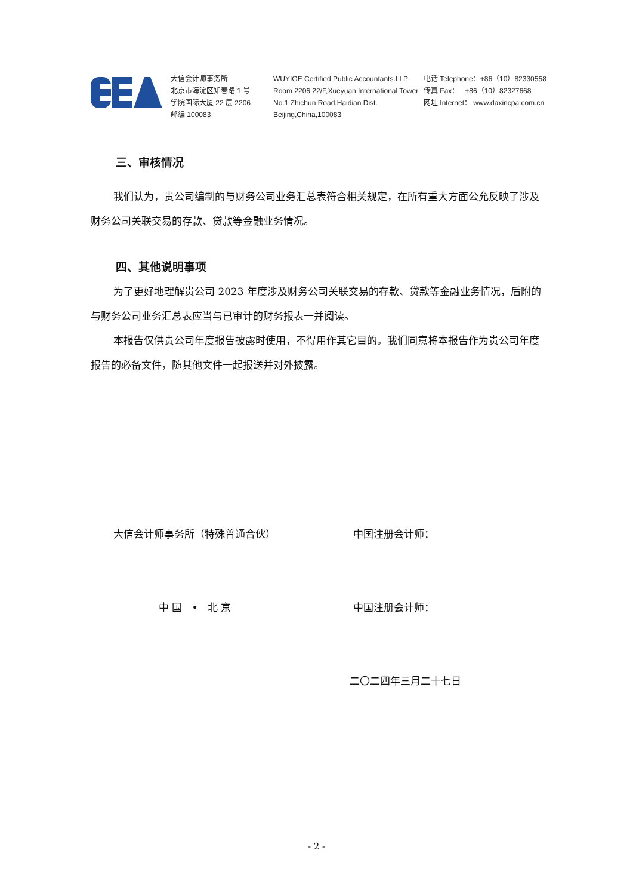大信会计师事务所
北京市海淀区知春路 1 号
学院国际大厦 22 层 2206
邮编 100083
WUYIGE Certified Public Accountants.LLP
Room 2206 22/F,Xueyuan International Tower
No.1 Zhichun Road,Haidian Dist.
Beijing,China,100083
电话 Telephone：+86（10）82330558
传真 Fax： +86（10）82327668
网址 Internet： www.daxincpa.com.cn
三、审核情况
我们认为，贵公司编制的与财务公司业务汇总表符合相关规定，在所有重大方面公允反映了涉及财务公司关联交易的存款、贷款等金融业务情况。
四、其他说明事项
为了更好地理解贵公司 2023 年度涉及财务公司关联交易的存款、贷款等金融业务情况，后附的与财务公司业务汇总表应当与已审计的财务报表一并阅读。
本报告仅供贵公司年度报告披露时使用，不得用作其它目的。我们同意将本报告作为贵公司年度报告的必备文件，随其他文件一起报送并对外披露。
大信会计师事务所（特殊普通合伙） 中国注册会计师：
中 国 • 北 京 中国注册会计师：
二〇二四年三月二十七日
- 2 -